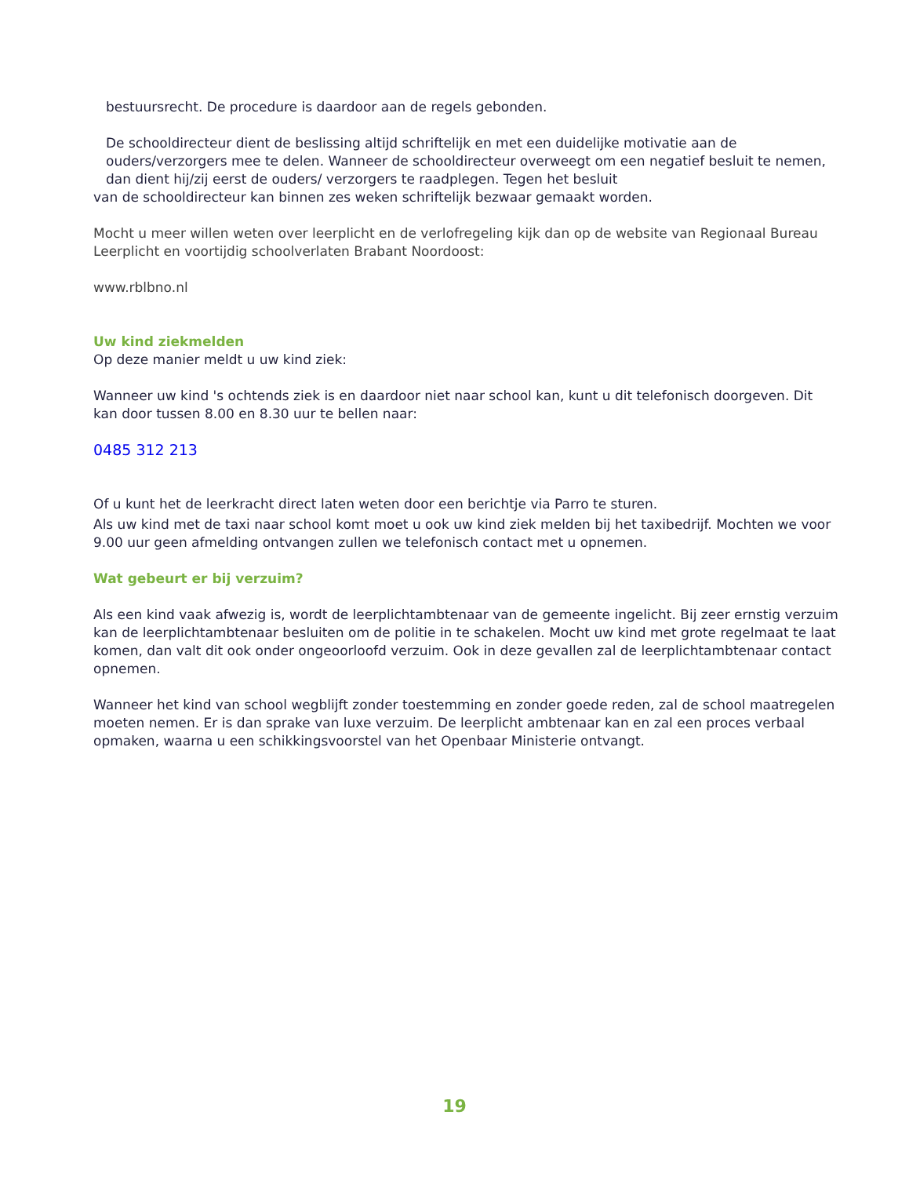bestuursrecht. De procedure is daardoor aan de regels gebonden.
De schooldirecteur dient de beslissing altijd schriftelijk en met een duidelijke motivatie aan de ouders/verzorgers mee te delen. Wanneer de schooldirecteur overweegt om een negatief besluit te nemen, dan dient hij/zij eerst de ouders/ verzorgers te raadplegen. Tegen het besluit
van de schooldirecteur kan binnen zes weken schriftelijk bezwaar gemaakt worden.
Mocht u meer willen weten over leerplicht en de verlofregeling kijk dan op de website van Regionaal Bureau Leerplicht en voortijdig schoolverlaten Brabant Noordoost:
www.rblbno.nl
Uw kind ziekmelden
Op deze manier meldt u uw kind ziek:
Wanneer uw kind 's ochtends ziek is en daardoor niet naar school kan, kunt u dit telefonisch doorgeven. Dit kan door tussen 8.00 en 8.30 uur te bellen naar:
0485 312 213
Of u kunt het de leerkracht direct laten weten door een berichtje via Parro te sturen.
Als uw kind met de taxi naar school komt moet u ook uw kind ziek melden bij het taxibedrijf. Mochten we voor 9.00 uur geen afmelding ontvangen zullen we telefonisch contact met u opnemen.
Wat gebeurt er bij verzuim?
Als een kind vaak afwezig is, wordt de leerplichtambtenaar van de gemeente ingelicht. Bij zeer ernstig verzuim kan de leerplichtambtenaar besluiten om de politie in te schakelen. Mocht uw kind met grote regelmaat te laat komen, dan valt dit ook onder ongeoorloofd verzuim. Ook in deze gevallen zal de leerplichtambtenaar contact opnemen.
Wanneer het kind van school wegblijft zonder toestemming en zonder goede reden, zal de school maatregelen moeten nemen. Er is dan sprake van luxe verzuim. De leerplicht ambtenaar kan en zal een proces verbaal opmaken, waarna u een schikkingsvoorstel van het Openbaar Ministerie ontvangt.
19